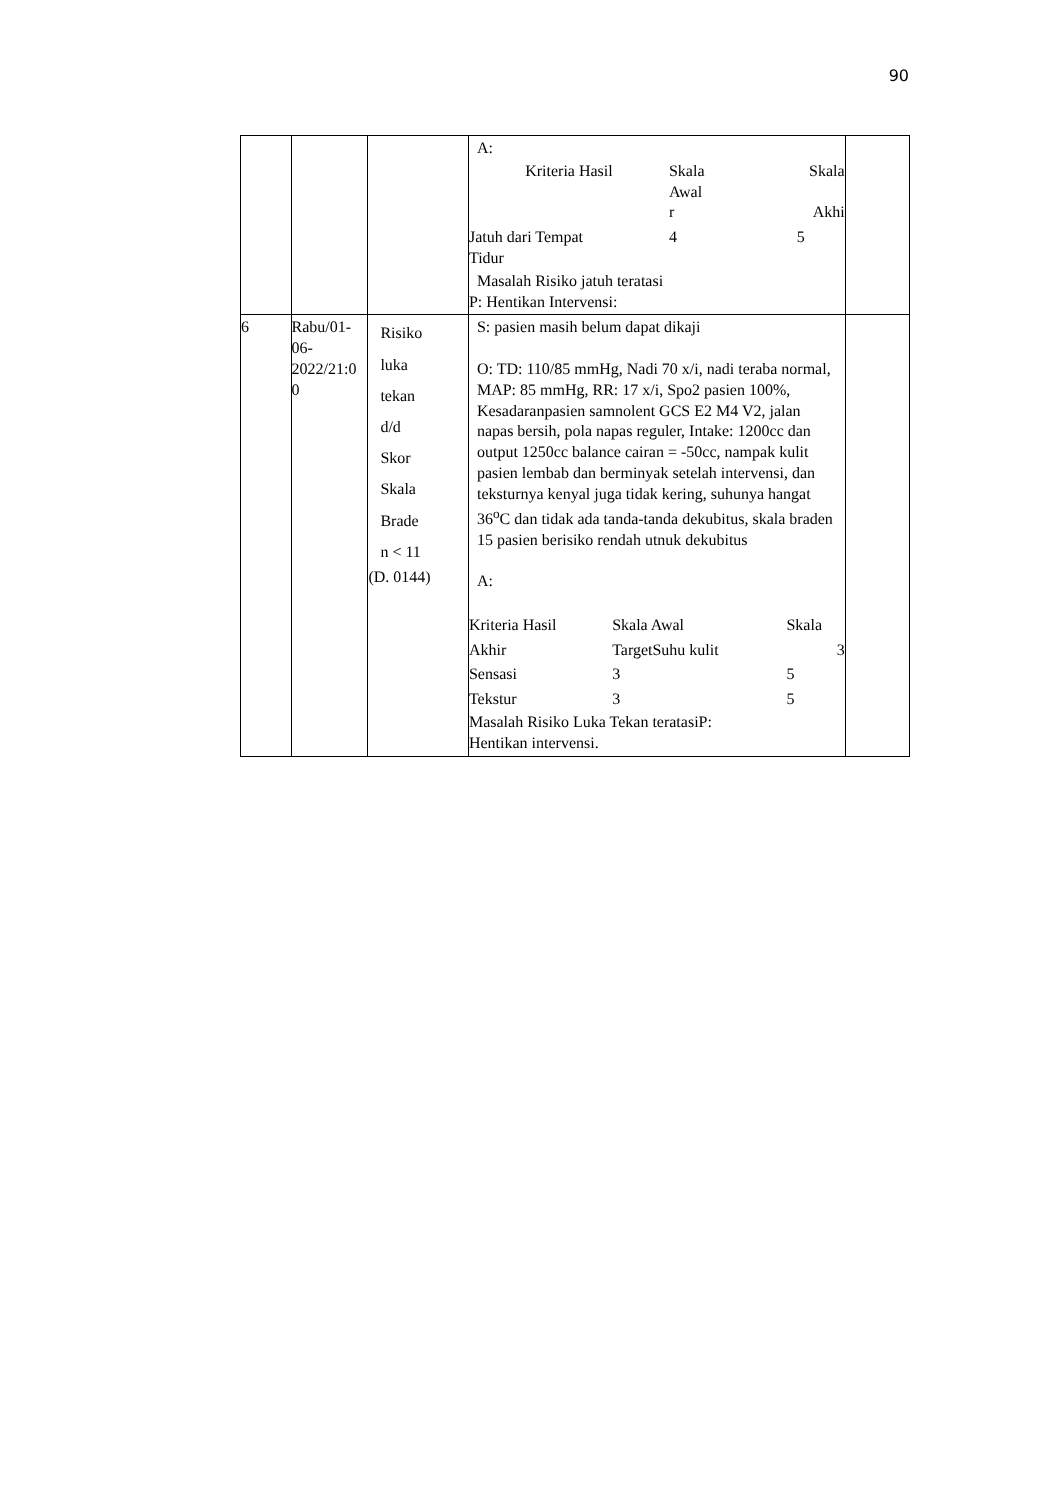90
| | | | A: / Kriteria Hasil / Skala Awal r / Skala Akhi / / Jatuh dari Tempat Tidur / 4 / 5 / Masalah Risiko jatuh teratasi P: Hentikan Intervensi: | |
| 6 | Rabu/01- 06- 2022/21:0 0 | Risiko luka tekan d/d Skor Skala Brade n < 11 (D. 0144) | S: pasien masih belum dapat dikaji O: TD: 110/85 mmHg, Nadi 70 x/i, nadi teraba normal, MAP: 85 mmHg, RR: 17 x/i, Spo2 pasien 100%, Kesadaranpasien samnolent GCS E2 M4 V2, jalan napas bersih, pola napas reguler, Intake: 1200cc dan output 1250cc balance cairan = -50cc, nampak kulit pasien lembab dan berminyak setelah intervensi, dan teksturnya kenyal juga tidak kering, suhunya hangat 36<sup>o</sup>C dan tidak ada tanda-tanda dekubitus, skala braden 15 pasien berisiko rendah utnuk dekubitus A: / Kriteria Hasil / Skala Awal / Skala / / Akhir / TargetSuhu kulit / 3 / / Sensasi / 3 / 5 / / Tekstur / 3 / 5 / Masalah Risiko Luka Tekan teratasiP: Hentikan intervensi. | |